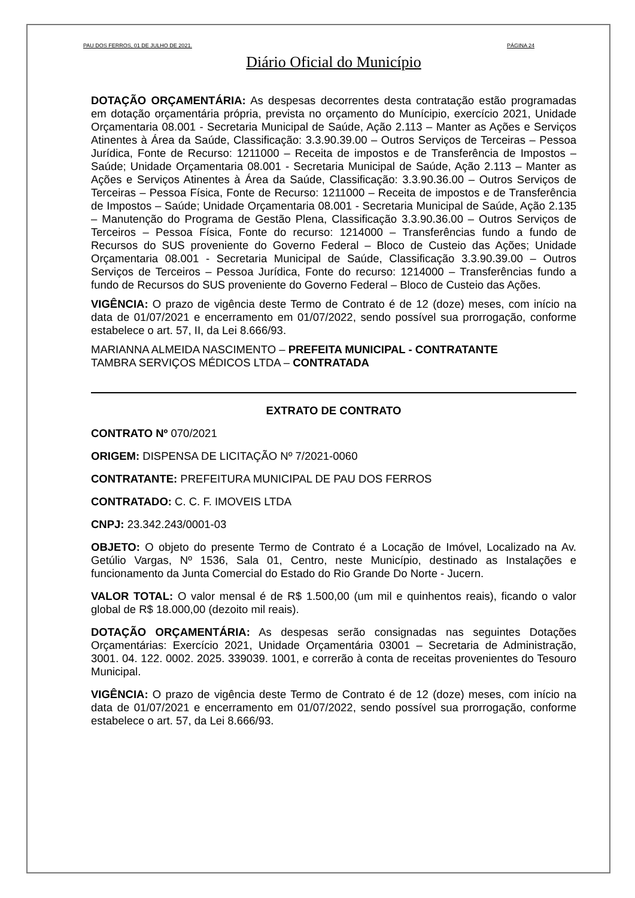PAU DOS FERROS, 01 DE JULHO DE 2021. PÁGINA 24
Diário Oficial do Município
DOTAÇÃO ORÇAMENTÁRIA: As despesas decorrentes desta contratação estão programadas em dotação orçamentária própria, prevista no orçamento do Munícipio, exercício 2021, Unidade Orçamentaria 08.001 - Secretaria Municipal de Saúde, Ação 2.113 – Manter as Ações e Serviços Atinentes à Área da Saúde, Classificação: 3.3.90.39.00 – Outros Serviços de Terceiras – Pessoa Jurídica, Fonte de Recurso: 1211000 – Receita de impostos e de Transferência de Impostos – Saúde; Unidade Orçamentaria 08.001 - Secretaria Municipal de Saúde, Ação 2.113 – Manter as Ações e Serviços Atinentes à Área da Saúde, Classificação: 3.3.90.36.00 – Outros Serviços de Terceiras – Pessoa Física, Fonte de Recurso: 1211000 – Receita de impostos e de Transferência de Impostos – Saúde; Unidade Orçamentaria 08.001 - Secretaria Municipal de Saúde, Ação 2.135 – Manutenção do Programa de Gestão Plena, Classificação 3.3.90.36.00 – Outros Serviços de Terceiros – Pessoa Física, Fonte do recurso: 1214000 – Transferências fundo a fundo de Recursos do SUS proveniente do Governo Federal – Bloco de Custeio das Ações; Unidade Orçamentaria 08.001 - Secretaria Municipal de Saúde, Classificação 3.3.90.39.00 – Outros Serviços de Terceiros – Pessoa Jurídica, Fonte do recurso: 1214000 – Transferências fundo a fundo de Recursos do SUS proveniente do Governo Federal – Bloco de Custeio das Ações.
VIGÊNCIA: O prazo de vigência deste Termo de Contrato é de 12 (doze) meses, com início na data de 01/07/2021 e encerramento em 01/07/2022, sendo possível sua prorrogação, conforme estabelece o art. 57, II, da Lei 8.666/93.
MARIANNA ALMEIDA NASCIMENTO – PREFEITA MUNICIPAL - CONTRATANTE
TAMBRA SERVIÇOS MÉDICOS LTDA – CONTRATADA
EXTRATO DE CONTRATO
CONTRATO Nº 070/2021
ORIGEM: DISPENSA DE LICITAÇÃO Nº 7/2021-0060
CONTRATANTE: PREFEITURA MUNICIPAL DE PAU DOS FERROS
CONTRATADO: C. C. F. IMOVEIS LTDA
CNPJ: 23.342.243/0001-03
OBJETO: O objeto do presente Termo de Contrato é a Locação de Imóvel, Localizado na Av. Getúlio Vargas, Nº 1536, Sala 01, Centro, neste Município, destinado as Instalações e funcionamento da Junta Comercial do Estado do Rio Grande Do Norte - Jucern.
VALOR TOTAL: O valor mensal é de R$ 1.500,00 (um mil e quinhentos reais), ficando o valor global de R$ 18.000,00 (dezoito mil reais).
DOTAÇÃO ORÇAMENTÁRIA: As despesas serão consignadas nas seguintes Dotações Orçamentárias: Exercício 2021, Unidade Orçamentária 03001 – Secretaria de Administração, 3001. 04. 122. 0002. 2025. 339039. 1001, e correrão à conta de receitas provenientes do Tesouro Municipal.
VIGÊNCIA: O prazo de vigência deste Termo de Contrato é de 12 (doze) meses, com início na data de 01/07/2021 e encerramento em 01/07/2022, sendo possível sua prorrogação, conforme estabelece o art. 57, da Lei 8.666/93.